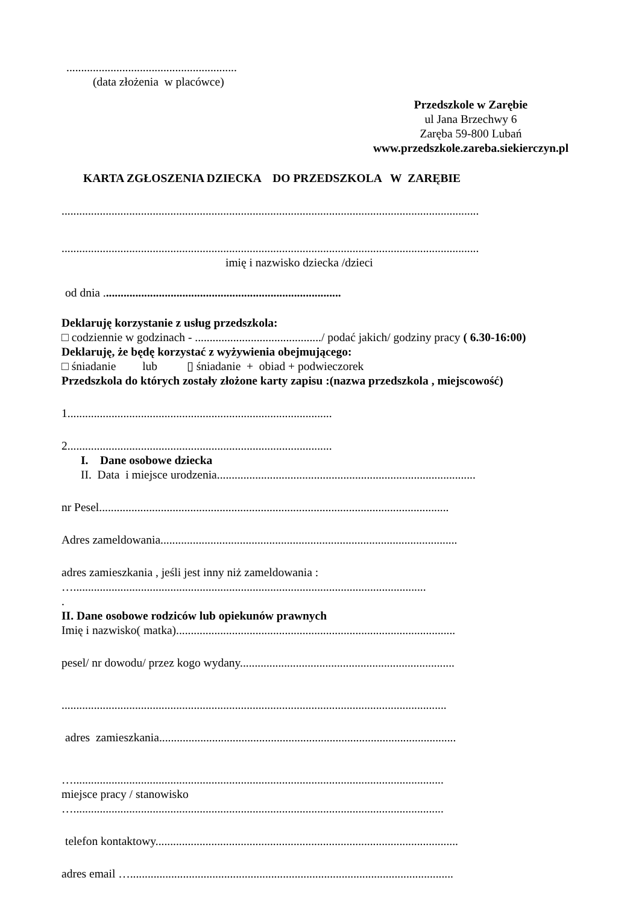..........................................................
(data złożenia w placówce)
Przedszkole w Zarębie
ul Jana Brzechwy 6
Zaręba 59-800 Lubań
www.przedszkole.zareba.siekierczyn.pl
KARTA ZGŁOSZENIA DZIECKA DO PRZEDSZKOLA W ZARĘBIE
..............................................................................................................................................
..............................................................................................................................................
imię i nazwisko dziecka /dzieci
od dnia .................................................................................
Deklaruję korzystanie z usług przedszkola:
□ codziennie w godzinach - .........................................../ podać jakich/ godziny pracy ( 6.30-16:00)
Deklaruję, że będę korzystać z wyżywienia obejmującego:
□ śniadanie lub ▯ śniadanie + obiad + podwieczorek
Przedszkola do których zostały złożone karty zapisu :(nazwa przedszkola , miejscowość)
1..........................................................................................
2..........................................................................................
I. Dane osobowe dziecka
II. Data i miejsce urodzenia........................................................................................
nr Pesel.......................................................................................................................
Adres zameldowania.....................................................................................................
adres zamieszkania , jeśli jest inny niż zameldowania :
…........................................................................................................................
.
II. Dane osobowe rodziców lub opiekunów prawnych
Imię i nazwisko( matka)...............................................................................................
pesel/ nr dowodu/ przez kogo wydany.........................................................................
...................................................................................................................................
adres zamieszkania.....................................................................................................
…..............................................................................................................................
miejsce pracy / stanowisko
…..............................................................................................................................
telefon kontaktowy.......................................................................................................
adres email …..............................................................................................................